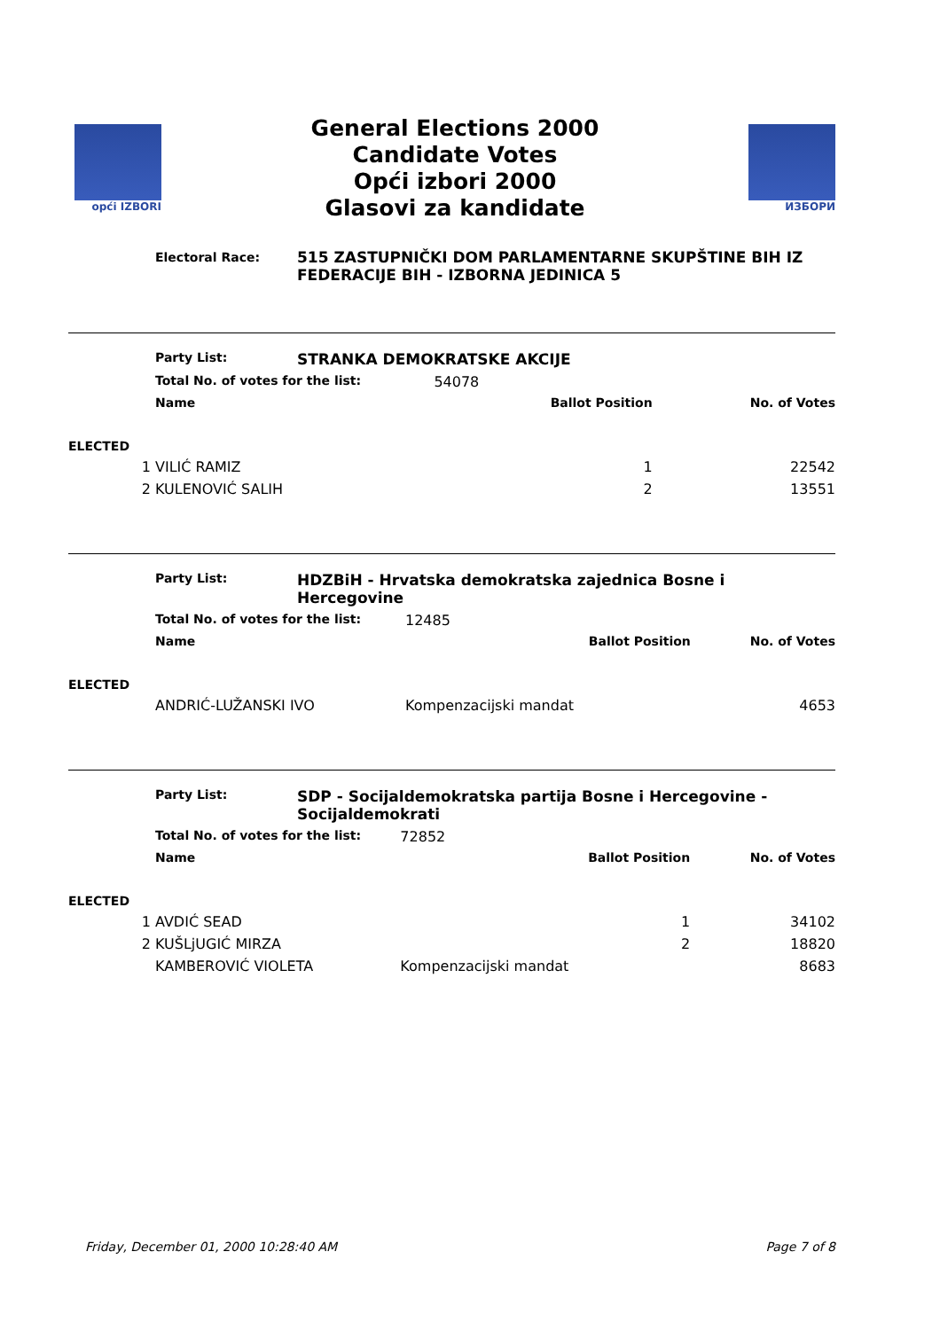opći IZBORI
General Elections 2000
Candidate Votes
Opći izbori 2000
Glasovi za kandidate
ИЗБОРИ
Electoral Race:
515 ZASTUPNIČKI DOM PARLAMENTARNE SKUPŠTINE BIH IZ FEDERACIJE BIH - IZBORNA JEDINICA 5
| | Party List: | STRANKA DEMOKRATSKE AKCIJE | | |
| | Total No. of votes for the list: | | 54078 | |
| | Name | | Ballot Position | No. of Votes |
| ELECTED | | | | |
| 1 | VILIĆ RAMIZ | | 1 | 22542 |
| 2 | KULENOVIĆ SALIH | | 2 | 13551 |
| | Party List: | HDZBiH - Hrvatska demokratska zajednica Bosne i Hercegovine | | |
| | Total No. of votes for the list: | | 12485 | |
| | Name | | Ballot Position | No. of Votes |
| ELECTED | | | | |
| | ANDRIĆ-LUŽANSKI IVO | | Kompenzacijski mandat | 4653 |
| | Party List: | SDP - Socijaldemokratska partija Bosne i Hercegovine - Socijaldemokrati | | |
| | Total No. of votes for the list: | | 72852 | |
| | Name | | Ballot Position | No. of Votes |
| ELECTED | | | | |
| 1 | AVDIĆ SEAD | | 1 | 34102 |
| 2 | KUŠLjUGIĆ MIRZA | | 2 | 18820 |
| | KAMBEROVIĆ VIOLETA | | Kompenzacijski mandat | 8683 |
Friday, December 01, 2000 10:28:40 AM Page 7 of 8